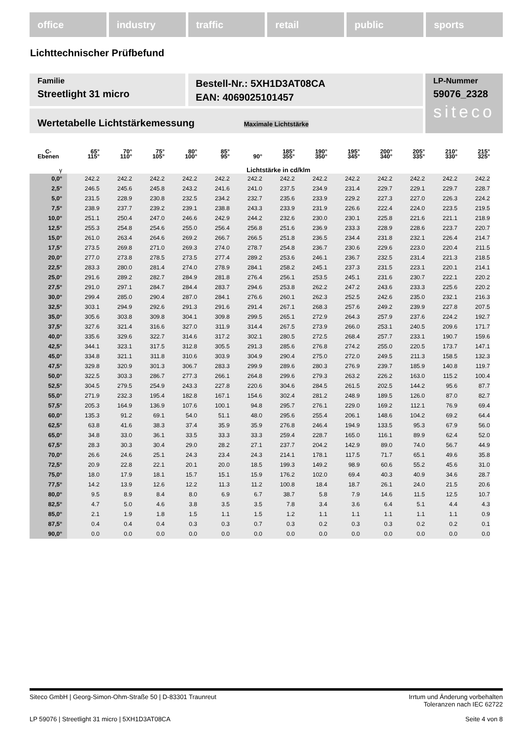office industry traffic retail public sports
Lichttechnischer Prüfbefund
Familie
Streetlight 31 micro
Bestell-Nr.: 5XH1D3AT08CA
EAN: 4069025101457
LP-Nummer
59076_2328
siteco
Wertetabelle Lichtstärkemessung Maximale Lichtstärke
| C- Ebenen | 65° 115° | 70° 110° | 75° 105° | 80° 100° | 85° 95° | 90° | 185° 355° | 190° 350° | 195° 345° | 200° 340° | 205° 335° | 210° 330° | 215° 325° |
| --- | --- | --- | --- | --- | --- | --- | --- | --- | --- | --- | --- | --- | --- |
| γ | Lichtstärke in cd/klm | | | | | | | | | | | | |
| 0,0° | 242.2 | 242.2 | 242.2 | 242.2 | 242.2 | 242.2 | 242.2 | 242.2 | 242.2 | 242.2 | 242.2 | 242.2 | 242.2 |
| 2,5° | 246.5 | 245.6 | 245.8 | 243.2 | 241.6 | 241.0 | 237.5 | 234.9 | 231.4 | 229.7 | 229.1 | 229.7 | 228.7 |
| 5,0° | 231.5 | 228.9 | 230.8 | 232.5 | 234.2 | 232.7 | 235.6 | 233.9 | 229.2 | 227.3 | 227.0 | 226.3 | 224.2 |
| 7,5° | 238.9 | 237.7 | 239.2 | 239.1 | 238.8 | 243.3 | 233.9 | 231.9 | 226.6 | 222.4 | 224.0 | 223.5 | 219.5 |
| 10,0° | 251.1 | 250.4 | 247.0 | 246.6 | 242.9 | 244.2 | 232.6 | 230.0 | 230.1 | 225.8 | 221.6 | 221.1 | 218.9 |
| 12,5° | 255.3 | 254.8 | 254.6 | 255.0 | 256.4 | 256.8 | 251.6 | 236.9 | 233.3 | 228.9 | 228.6 | 223.7 | 220.7 |
| 15,0° | 261.0 | 263.4 | 264.6 | 269.2 | 266.7 | 266.5 | 251.8 | 236.5 | 234.4 | 231.8 | 232.1 | 226.4 | 214.7 |
| 17,5° | 273.5 | 269.8 | 271.0 | 269.3 | 274.0 | 278.7 | 254.8 | 236.7 | 230.6 | 229.6 | 223.0 | 220.4 | 211.5 |
| 20,0° | 277.0 | 273.8 | 278.5 | 273.5 | 277.4 | 289.2 | 253.6 | 246.1 | 236.7 | 232.5 | 231.4 | 221.3 | 218.5 |
| 22,5° | 283.3 | 280.0 | 281.4 | 274.0 | 278.9 | 284.1 | 258.2 | 245.1 | 237.3 | 231.5 | 223.1 | 220.1 | 214.1 |
| 25,0° | 291.6 | 289.2 | 282.7 | 284.9 | 281.8 | 276.4 | 256.1 | 253.5 | 245.1 | 231.6 | 230.7 | 222.1 | 220.2 |
| 27,5° | 291.0 | 297.1 | 284.7 | 284.4 | 283.7 | 294.6 | 253.8 | 262.2 | 247.2 | 243.6 | 233.3 | 225.6 | 220.2 |
| 30,0° | 299.4 | 285.0 | 290.4 | 287.0 | 284.1 | 276.6 | 260.1 | 262.3 | 252.5 | 242.6 | 235.0 | 232.1 | 216.3 |
| 32,5° | 303.1 | 294.9 | 292.6 | 291.3 | 291.6 | 291.4 | 267.1 | 268.3 | 257.6 | 249.2 | 239.9 | 227.8 | 207.5 |
| 35,0° | 305.6 | 303.8 | 309.8 | 304.1 | 309.8 | 299.5 | 265.1 | 272.9 | 264.3 | 257.9 | 237.6 | 224.2 | 192.7 |
| 37,5° | 327.6 | 321.4 | 316.6 | 327.0 | 311.9 | 314.4 | 267.5 | 273.9 | 266.0 | 253.1 | 240.5 | 209.6 | 171.7 |
| 40,0° | 335.6 | 329.6 | 322.7 | 314.6 | 317.2 | 302.1 | 280.5 | 272.5 | 268.4 | 257.7 | 233.1 | 190.7 | 159.6 |
| 42,5° | 344.1 | 323.1 | 317.5 | 312.8 | 305.5 | 291.3 | 285.6 | 276.8 | 274.2 | 255.0 | 220.5 | 173.7 | 147.1 |
| 45,0° | 334.8 | 321.1 | 311.8 | 310.6 | 303.9 | 304.9 | 290.4 | 275.0 | 272.0 | 249.5 | 211.3 | 158.5 | 132.3 |
| 47,5° | 329.8 | 320.9 | 301.3 | 306.7 | 283.3 | 299.9 | 289.6 | 280.3 | 276.9 | 239.7 | 185.9 | 140.8 | 119.7 |
| 50,0° | 322.5 | 303.3 | 286.7 | 277.3 | 266.1 | 264.8 | 299.6 | 279.3 | 263.2 | 226.2 | 163.0 | 115.2 | 100.4 |
| 52,5° | 304.5 | 279.5 | 254.9 | 243.3 | 227.8 | 220.6 | 304.6 | 284.5 | 261.5 | 202.5 | 144.2 | 95.6 | 87.7 |
| 55,0° | 271.9 | 232.3 | 195.4 | 182.8 | 167.1 | 154.6 | 302.4 | 281.2 | 248.9 | 189.5 | 126.0 | 87.0 | 82.7 |
| 57,5° | 205.3 | 164.9 | 136.9 | 107.6 | 100.1 | 94.8 | 295.7 | 276.1 | 229.0 | 169.2 | 112.1 | 76.9 | 69.4 |
| 60,0° | 135.3 | 91.2 | 69.1 | 54.0 | 51.1 | 48.0 | 295.6 | 255.4 | 206.1 | 148.6 | 104.2 | 69.2 | 64.4 |
| 62,5° | 63.8 | 41.6 | 38.3 | 37.4 | 35.9 | 35.9 | 276.8 | 246.4 | 194.9 | 133.5 | 95.3 | 67.9 | 56.0 |
| 65,0° | 34.8 | 33.0 | 36.1 | 33.5 | 33.3 | 33.3 | 259.4 | 228.7 | 165.0 | 116.1 | 89.9 | 62.4 | 52.0 |
| 67,5° | 28.3 | 30.3 | 30.4 | 29.0 | 28.2 | 27.1 | 237.7 | 204.2 | 142.9 | 89.0 | 74.0 | 56.7 | 44.9 |
| 70,0° | 26.6 | 24.6 | 25.1 | 24.3 | 23.4 | 24.3 | 214.1 | 178.1 | 117.5 | 71.7 | 65.1 | 49.6 | 35.8 |
| 72,5° | 20.9 | 22.8 | 22.1 | 20.1 | 20.0 | 18.5 | 199.3 | 149.2 | 98.9 | 60.6 | 55.2 | 45.6 | 31.0 |
| 75,0° | 18.0 | 17.9 | 18.1 | 15.7 | 15.1 | 15.9 | 176.2 | 102.0 | 69.4 | 40.3 | 40.9 | 34.6 | 28.7 |
| 77,5° | 14.2 | 13.9 | 12.6 | 12.2 | 11.3 | 11.2 | 100.8 | 18.4 | 18.7 | 26.1 | 24.0 | 21.5 | 20.6 |
| 80,0° | 9.5 | 8.9 | 8.4 | 8.0 | 6.9 | 6.7 | 38.7 | 5.8 | 7.9 | 14.6 | 11.5 | 12.5 | 10.7 |
| 82,5° | 4.7 | 5.0 | 4.6 | 3.8 | 3.5 | 3.5 | 7.8 | 3.4 | 3.6 | 6.4 | 5.1 | 4.4 | 4.3 |
| 85,0° | 2.1 | 1.9 | 1.8 | 1.5 | 1.1 | 1.5 | 1.2 | 1.1 | 1.1 | 1.1 | 1.1 | 1.1 | 0.9 |
| 87,5° | 0.4 | 0.4 | 0.4 | 0.3 | 0.3 | 0.7 | 0.3 | 0.2 | 0.3 | 0.3 | 0.2 | 0.2 | 0.1 |
| 90,0° | 0.0 | 0.0 | 0.0 | 0.0 | 0.0 | 0.0 | 0.0 | 0.0 | 0.0 | 0.0 | 0.0 | 0.0 | 0.0 |
Siteco GmbH | Georg-Simon-Ohm-Straße 50 | D-83301 Traunreut Irrtum und Änderung vorbehalten
Toleranzen nach IEC 62722
LP 59076 | Streetlight 31 micro | 5XH1D3AT08CA Seite 4 von 8